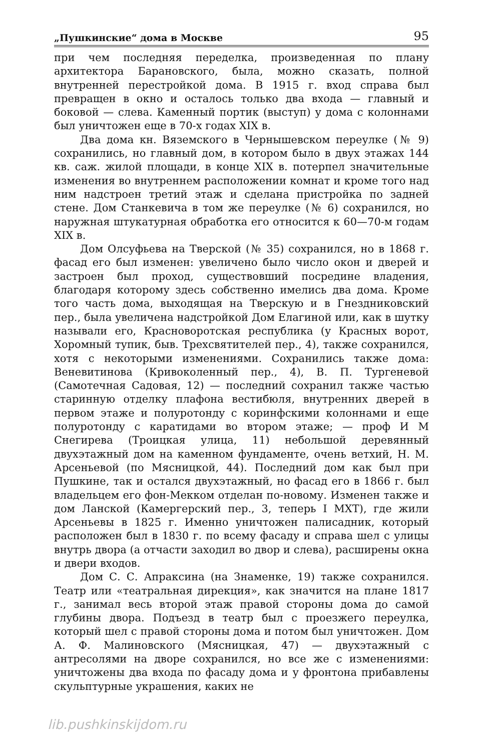„Пушкинские“ дома в Москве 95
при чем последняя переделка, произведенная по плану архитектора Барановского, была, можно сказать, полной внутренней перестройкой дома. В 1915 г. вход справа был превращен в окно и осталось только два входа — главный и боковой — слева. Каменный портик (выступ) у дома с колоннами был уничтожен еще в 70-х годах XIX в.
Два дома кн. Вяземского в Чернышевском переулке (№ 9) сохранились, но главный дом, в котором было в двух этажах 144 кв. саж. жилой площади, в конце XIX в. потерпел значительные изменения во внутреннем расположении комнат и кроме того над ним надстроен третий этаж и сделана пристройка по задней стене. Дом Станкевича в том же переулке (№ 6) сохранился, но наружная штукатурная обработка его относится к 60—70-м годам XIX в.
Дом Олсуфьева на Тверской (№ 35) сохранился, но в 1868 г. фасад его был изменен: увеличено было число окон и дверей и застроен был проход, существовший посредине владения, благодаря которому здесь собственно имелись два дома. Кроме того часть дома, выходящая на Тверскую и в Гнездниковский пер., была увеличена надстройкой Дом Елагиной или, как в шутку называли его, Красноворотская республика (у Красных ворот, Хоромный тупик, быв. Трехсвятителей пер., 4), также сохранился, хотя с некоторыми изменениями. Сохранились также дома: Веневитинова (Кривоколенный пер., 4), В. П. Тургеневой (Самотечная Садовая, 12) — последний сохранил также частью старинную отделку плафона вестибюля, внутренних дверей в первом этаже и полуротонду с коринфскими колоннами и еще полуротонду с каратидами во втором этаже; — проф И М Снегирева (Троицкая улица, 11) небольшой деревянный двухэтажный дом на каменном фундаменте, очень ветхий, Н. М. Арсеньевой (по Мясницкой, 44). Последний дом как был при Пушкине, так и остался двухэтажный, но фасад его в 1866 г. был владельцем его фон-Мекком отделан по-новому. Изменен также и дом Ланской (Камергерский пер., 3, теперь I МХТ), где жили Арсеньевы в 1825 г. Именно уничтожен палисадник, который расположен был в 1830 г. по всему фасаду и справа шел с улицы внутрь двора (а отчасти заходил во двор и слева), расширены окна и двери входов.
Дом С. С. Апраксина (на Знаменке, 19) также сохранился. Театр или «театральная дирекция», как значится на плане 1817 г., занимал весь второй этаж правой стороны дома до самой глубины двора. Подъезд в театр был с проезжего переулка, который шел с правой стороны дома и потом был уничтожен. Дом А. Ф. Малиновского (Мясницкая, 47) — двухэтажный с антресолями на дворе сохранился, но все же с изменениями: уничтожены два входа по фасаду дома и у фронтона прибавлены скульптурные украшения, каких не
lib.pushkinskijdom.ru